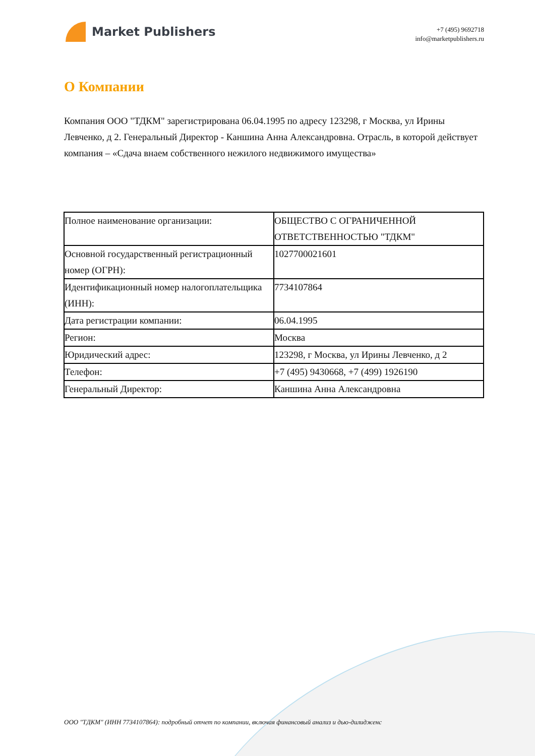Market Publishers
+7 (495) 9692718
info@marketpublishers.ru
О Компании
Компания ООО "ТДКМ" зарегистрирована 06.04.1995 по адресу 123298, г Москва, ул Ирины Левченко, д 2. Генеральный Директор - Каншина Анна Александровна. Отрасль, в которой действует компания – «Сдача внаем собственного нежилого недвижимого имущества»
| Полное наименование организации: | ОБЩЕСТВО С ОГРАНИЧЕННОЙ ОТВЕТСТВЕННОСТЬЮ "ТДКМ" |
| Основной государственный регистрационный номер (ОГРН): | 1027700021601 |
| Идентификационный номер налогоплательщика (ИНН): | 7734107864 |
| Дата регистрации компании: | 06.04.1995 |
| Регион: | Москва |
| Юридический адрес: | 123298, г Москва, ул Ирины Левченко, д 2 |
| Телефон: | +7 (495) 9430668, +7 (499) 1926190 |
| Генеральный Директор: | Каншина Анна Александровна |
ООО "ТДКМ" (ИНН 7734107864): подробный отчет по компании, включая финансовый анализ и дью-дилидженс